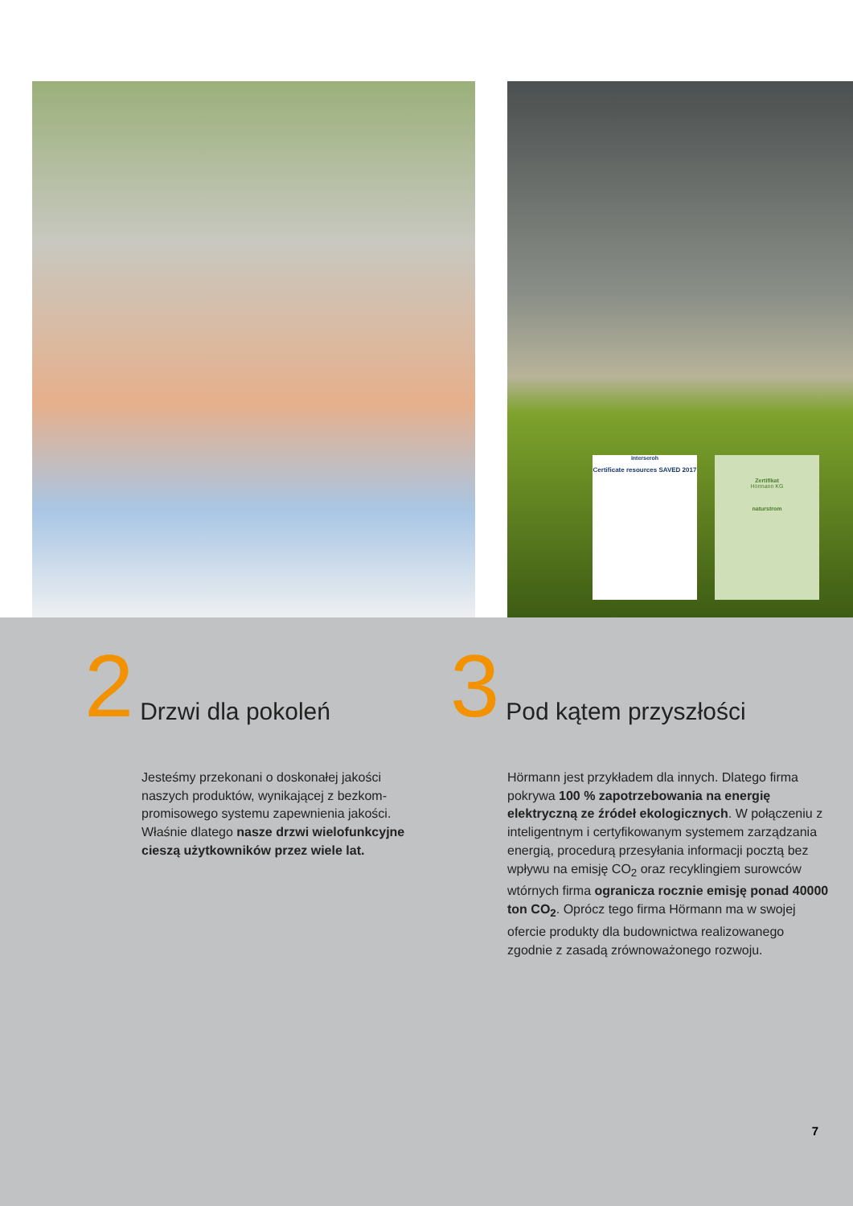interseroh
Certificate resources SAVED 2017
Zertifikat
Hörmann KG
naturstrom
2
Drzwi dla pokoleń
3
Pod kątem przyszłości
Jesteśmy przekonani o doskonałej jakości naszych produktów, wynikającej z bezkom-promisowego systemu zapewnienia jakości. Właśnie dlatego nasze drzwi wielofunkcyjne cieszą użytkowników przez wiele lat.
Hörmann jest przykładem dla innych. Dlatego firma pokrywa 100 % zapotrzebowania na energię elektryczną ze źródeł ekologicznych. W połączeniu z inteligentnym i certyfikowanym systemem zarządzania energią, procedurą przesyłania informacji pocztą bez wpływu na emisję CO<sub>2</sub> oraz recyklingiem surowców wtórnych firma ogranicza rocznie emisję ponad 40000 ton CO<sub>2</sub>. Oprócz tego firma Hörmann ma w swojej ofercie produkty dla budownictwa realizowanego zgodnie z zasadą zrównoważonego rozwoju.
7